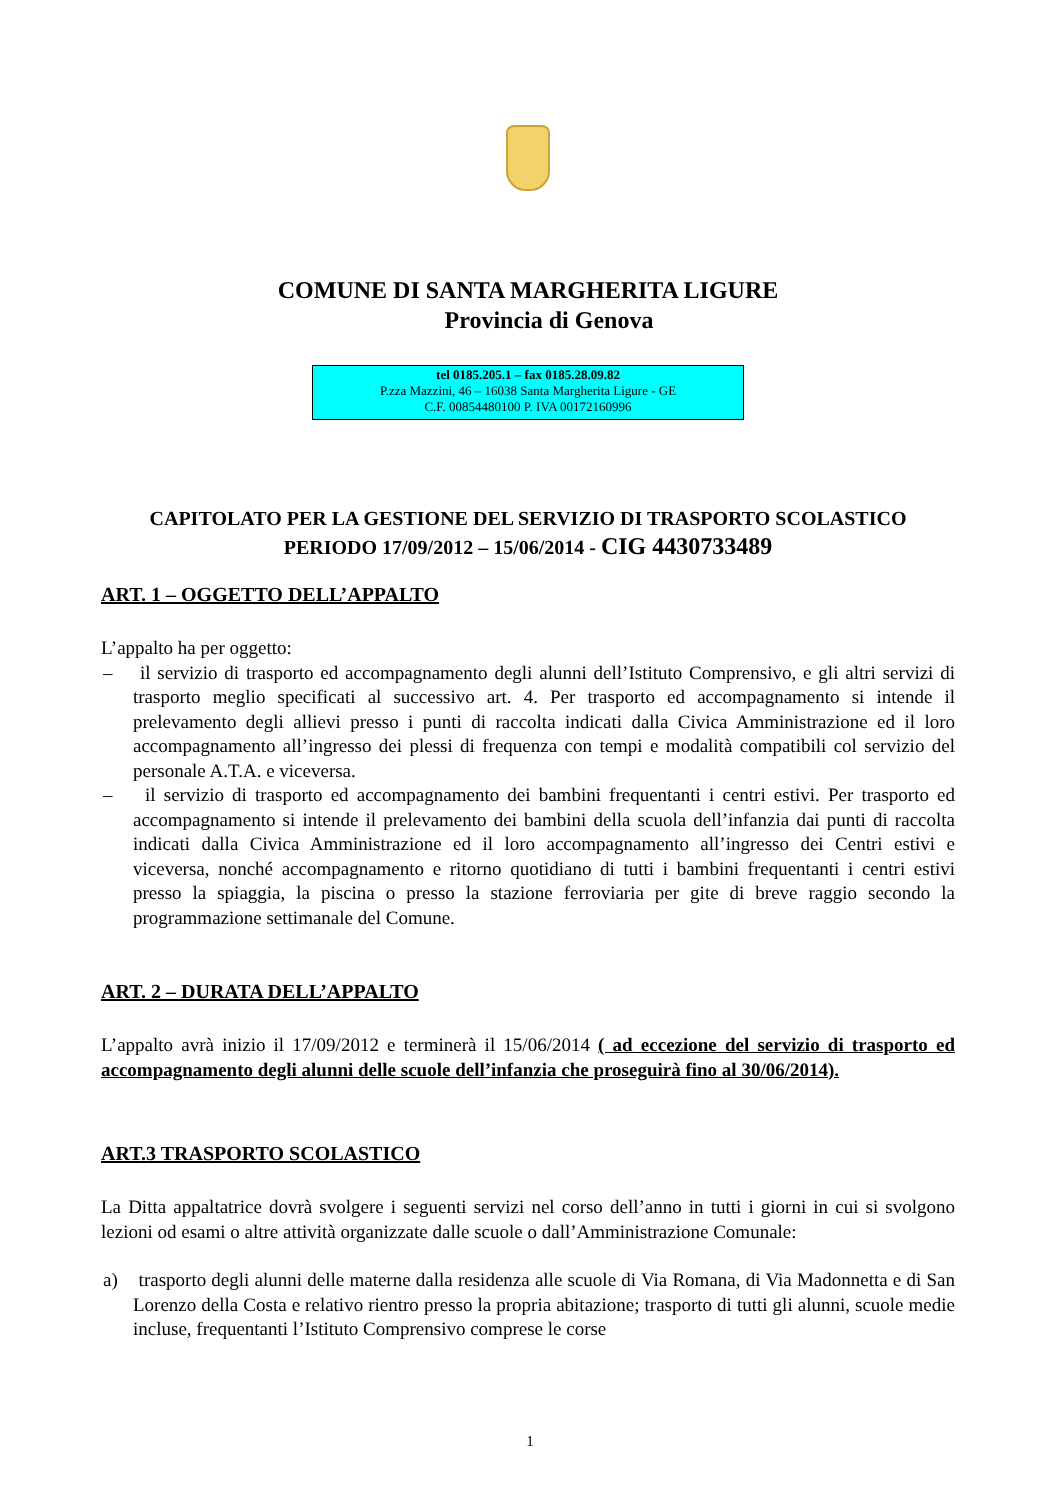COMUNE DI SANTA MARGHERITA LIGURE
Provincia di Genova
tel 0185.205.1 – fax 0185.28.09.82
P.zza Mazzini, 46 – 16038 Santa Margherita Ligure - GE
C.F. 00854480100 P. IVA 00172160996
CAPITOLATO PER LA GESTIONE DEL SERVIZIO DI TRASPORTO SCOLASTICO
PERIODO 17/09/2012 – 15/06/2014 - CIG 4430733489
ART. 1 – OGGETTO DELL’APPALTO
L’appalto ha per oggetto:
– il servizio di trasporto ed accompagnamento degli alunni dell’Istituto Comprensivo, e gli altri servizi di trasporto meglio specificati al successivo art. 4. Per trasporto ed accompagnamento si intende il prelevamento degli allievi presso i punti di raccolta indicati dalla Civica Amministrazione ed il loro accompagnamento all’ingresso dei plessi di frequenza con tempi e modalità compatibili col servizio del personale A.T.A. e viceversa.
– il servizio di trasporto ed accompagnamento dei bambini frequentanti i centri estivi. Per trasporto ed accompagnamento si intende il prelevamento dei bambini della scuola dell’infanzia dai punti di raccolta indicati dalla Civica Amministrazione ed il loro accompagnamento all’ingresso dei Centri estivi e viceversa, nonché accompagnamento e ritorno quotidiano di tutti i bambini frequentanti i centri estivi presso la spiaggia, la piscina o presso la stazione ferroviaria per gite di breve raggio secondo la programmazione settimanale del Comune.
ART. 2 – DURATA DELL’APPALTO
L’appalto avrà inizio il 17/09/2012 e terminerà il 15/06/2014 ( ad eccezione del servizio di trasporto ed accompagnamento degli alunni delle scuole dell’infanzia che proseguirà fino al 30/06/2014).
ART.3 TRASPORTO SCOLASTICO
La Ditta appaltatrice dovrà svolgere i seguenti servizi nel corso dell’anno in tutti i giorni in cui si svolgono lezioni od esami o altre attività organizzate dalle scuole o dall’Amministrazione Comunale:
a) trasporto degli alunni delle materne dalla residenza alle scuole di Via Romana, di Via Madonnetta e di San Lorenzo della Costa e relativo rientro presso la propria abitazione; trasporto di tutti gli alunni, scuole medie incluse, frequentanti l’Istituto Comprensivo comprese le corse
1